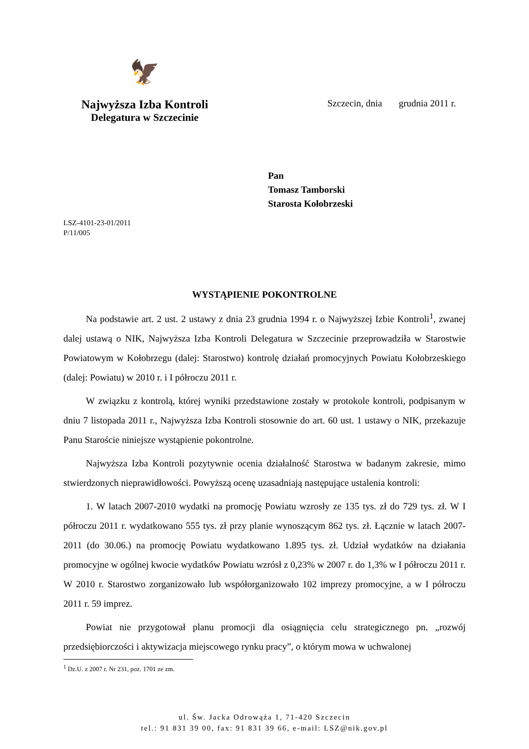🦅
Najwyższa Izba Kontroli
Delegatura w Szczecinie
Szczecin, dnia grudnia 2011 r.
Pan
Tomasz Tamborski
Starosta Kołobrzeski
LSZ-4101-23-01/2011
P/11/005
WYSTĄPIENIE POKONTROLNE
Na podstawie art. 2 ust. 2 ustawy z dnia 23 grudnia 1994 r. o Najwyższej Izbie Kontroli<sup>1</sup>, zwanej dalej ustawą o NIK, Najwyższa Izba Kontroli Delegatura w Szczecinie przeprowadziła w Starostwie Powiatowym w Kołobrzegu (dalej: Starostwo) kontrolę działań promocyjnych Powiatu Kołobrzeskiego (dalej: Powiatu) w 2010 r. i I półroczu 2011 r.
W związku z kontrolą, której wyniki przedstawione zostały w protokole kontroli, podpisanym w dniu 7 listopada 2011 r., Najwyższa Izba Kontroli stosownie do art. 60 ust. 1 ustawy o NIK, przekazuje Panu Staroście niniejsze wystąpienie pokontrolne.
Najwyższa Izba Kontroli pozytywnie ocenia działalność Starostwa w badanym zakresie, mimo stwierdzonych nieprawidłowości. Powyższą ocenę uzasadniają następujące ustalenia kontroli:
1. W latach 2007-2010 wydatki na promocję Powiatu wzrosły ze 135 tys. zł do 729 tys. zł. W I półroczu 2011 r. wydatkowano 555 tys. zł przy planie wynoszącym 862 tys. zł. Łącznie w latach 2007-2011 (do 30.06.) na promocję Powiatu wydatkowano 1.895 tys. zł. Udział wydatków na działania promocyjne w ogólnej kwocie wydatków Powiatu wzrósł z 0,23% w 2007 r. do 1,3% w I półroczu 2011 r. W 2010 r. Starostwo zorganizowało lub współorganizowało 102 imprezy promocyjne, a w I półroczu 2011 r. 59 imprez.
Powiat nie przygotował planu promocji dla osiągnięcia celu strategicznego pn. „rozwój przedsiębiorczości i aktywizacja miejscowego rynku pracy”, o którym mowa w uchwalonej
<sup>1</sup> Dz.U. z 2007 r. Nr 231, poz. 1701 ze zm.
ul. Św. Jacka Odrowąża 1, 71-420 Szczecin
tel.: 91 831 39 00, fax: 91 831 39 66, e-mail: LSZ@nik.gov.pl